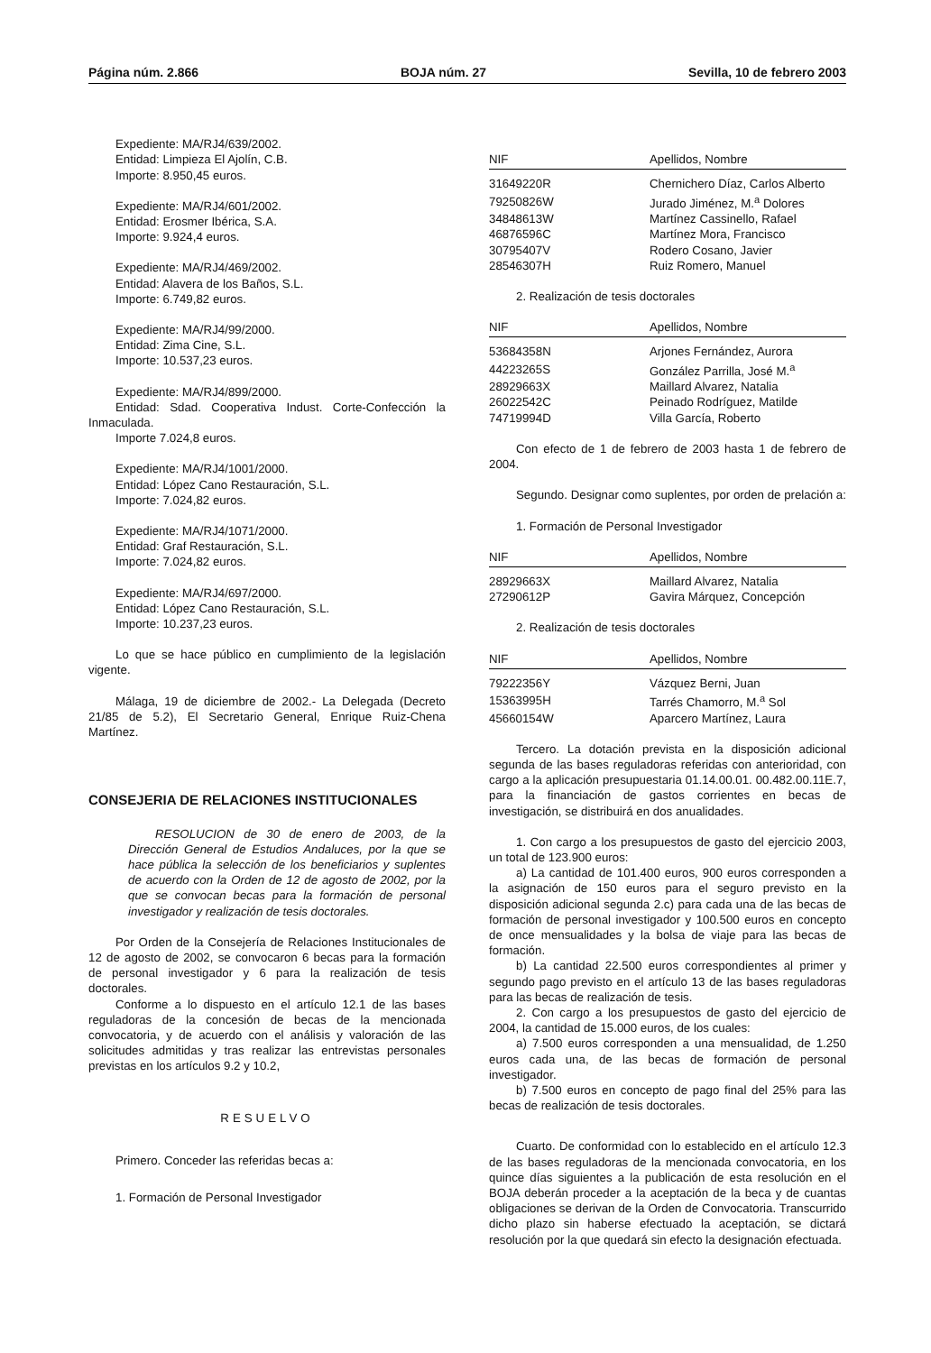Página núm. 2.866 BOJA núm. 27 Sevilla, 10 de febrero 2003
Expediente: MA/RJ4/639/2002.
Entidad: Limpieza El Ajolín, C.B.
Importe: 8.950,45 euros.
Expediente: MA/RJ4/601/2002.
Entidad: Erosmer Ibérica, S.A.
Importe: 9.924,4 euros.
Expediente: MA/RJ4/469/2002.
Entidad: Alavera de los Baños, S.L.
Importe: 6.749,82 euros.
Expediente: MA/RJ4/99/2000.
Entidad: Zima Cine, S.L.
Importe: 10.537,23 euros.
Expediente: MA/RJ4/899/2000.
Entidad: Sdad. Cooperativa Indust. Corte-Confección la Inmaculada.
Importe 7.024,8 euros.
Expediente: MA/RJ4/1001/2000.
Entidad: López Cano Restauración, S.L.
Importe: 7.024,82 euros.
Expediente: MA/RJ4/1071/2000.
Entidad: Graf Restauración, S.L.
Importe: 7.024,82 euros.
Expediente: MA/RJ4/697/2000.
Entidad: López Cano Restauración, S.L.
Importe: 10.237,23 euros.
Lo que se hace público en cumplimiento de la legislación vigente.
Málaga, 19 de diciembre de 2002.- La Delegada (Decreto 21/85 de 5.2), El Secretario General, Enrique Ruiz-Chena Martínez.
CONSEJERIA DE RELACIONES INSTITUCIONALES
RESOLUCION de 30 de enero de 2003, de la Dirección General de Estudios Andaluces, por la que se hace pública la selección de los beneficiarios y suplentes de acuerdo con la Orden de 12 de agosto de 2002, por la que se convocan becas para la formación de personal investigador y realización de tesis doctorales.
Por Orden de la Consejería de Relaciones Institucionales de 12 de agosto de 2002, se convocaron 6 becas para la formación de personal investigador y 6 para la realización de tesis doctorales.
Conforme a lo dispuesto en el artículo 12.1 de las bases reguladoras de la concesión de becas de la mencionada convocatoria, y de acuerdo con el análisis y valoración de las solicitudes admitidas y tras realizar las entrevistas personales previstas en los artículos 9.2 y 10.2,
RESUELVO
Primero. Conceder las referidas becas a:
1. Formación de Personal Investigador
| NIF | Apellidos, Nombre |
| --- | --- |
| 31649220R | Chernichero Díaz, Carlos Alberto |
| 79250826W | Jurado Jiménez, M.<sup>a</sup> Dolores |
| 34848613W | Martínez Cassinello, Rafael |
| 46876596C | Martínez Mora, Francisco |
| 30795407V | Rodero Cosano, Javier |
| 28546307H | Ruiz Romero, Manuel |
2. Realización de tesis doctorales
| NIF | Apellidos, Nombre |
| --- | --- |
| 53684358N | Arjones Fernández, Aurora |
| 44223265S | González Parrilla, José M.<sup>a</sup> |
| 28929663X | Maillard Alvarez, Natalia |
| 26022542C | Peinado Rodríguez, Matilde |
| 74719994D | Villa García, Roberto |
Con efecto de 1 de febrero de 2003 hasta 1 de febrero de 2004.
Segundo. Designar como suplentes, por orden de prelación a:
1. Formación de Personal Investigador
| NIF | Apellidos, Nombre |
| --- | --- |
| 28929663X | Maillard Alvarez, Natalia |
| 27290612P | Gavira Márquez, Concepción |
2. Realización de tesis doctorales
| NIF | Apellidos, Nombre |
| --- | --- |
| 79222356Y | Vázquez Berni, Juan |
| 15363995H | Tarrés Chamorro, M.<sup>a</sup> Sol |
| 45660154W | Aparcero Martínez, Laura |
Tercero. La dotación prevista en la disposición adicional segunda de las bases reguladoras referidas con anterioridad, con cargo a la aplicación presupuestaria 01.14.00.01. 00.482.00.11E.7, para la financiación de gastos corrientes en becas de investigación, se distribuirá en dos anualidades.
1. Con cargo a los presupuestos de gasto del ejercicio 2003, un total de 123.900 euros:
a) La cantidad de 101.400 euros, 900 euros corresponden a la asignación de 150 euros para el seguro previsto en la disposición adicional segunda 2.c) para cada una de las becas de formación de personal investigador y 100.500 euros en concepto de once mensualidades y la bolsa de viaje para las becas de formación.
b) La cantidad 22.500 euros correspondientes al primer y segundo pago previsto en el artículo 13 de las bases reguladoras para las becas de realización de tesis.
2. Con cargo a los presupuestos de gasto del ejercicio de 2004, la cantidad de 15.000 euros, de los cuales:
a) 7.500 euros corresponden a una mensualidad, de 1.250 euros cada una, de las becas de formación de personal investigador.
b) 7.500 euros en concepto de pago final del 25% para las becas de realización de tesis doctorales.
Cuarto. De conformidad con lo establecido en el artículo 12.3 de las bases reguladoras de la mencionada convocatoria, en los quince días siguientes a la publicación de esta resolución en el BOJA deberán proceder a la aceptación de la beca y de cuantas obligaciones se derivan de la Orden de Convocatoria. Transcurrido dicho plazo sin haberse efectuado la aceptación, se dictará resolución por la que quedará sin efecto la designación efectuada.